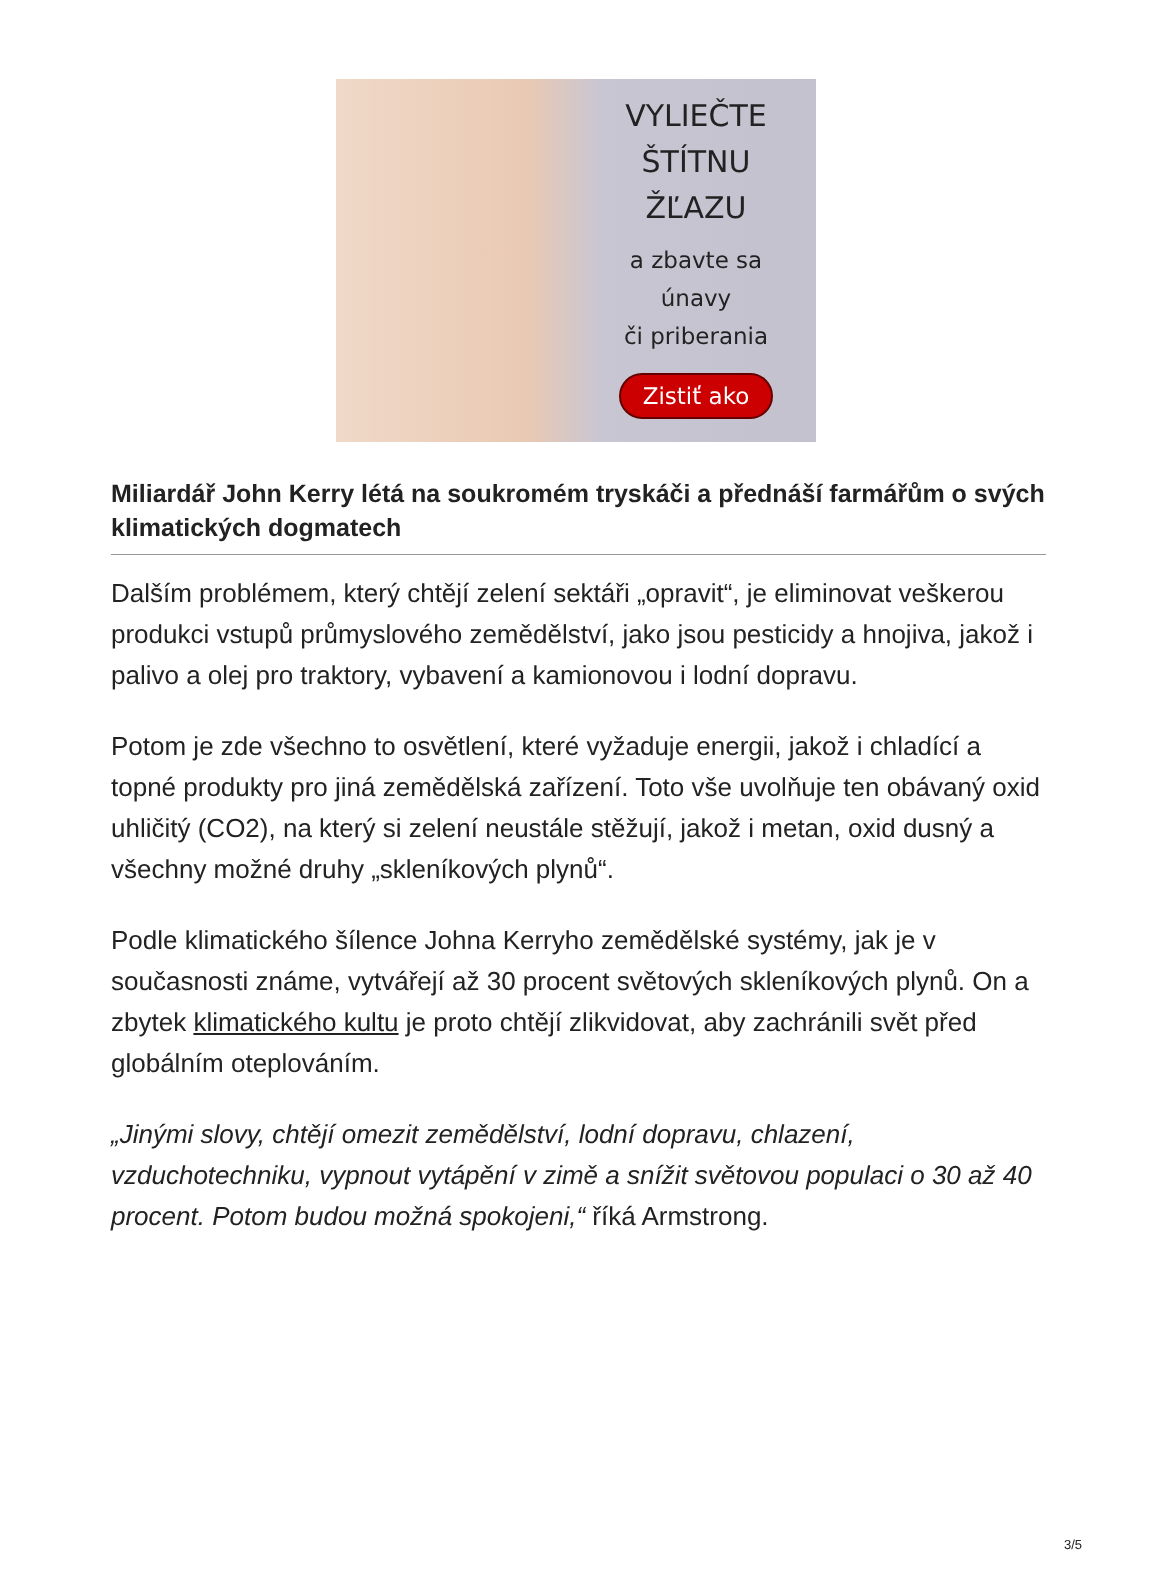VYLIEČTE
ŠTÍTNU
ŽĽAZU
a zbavte sa
únavy
či priberania
Zistiť ako
Miliardář John Kerry létá na soukromém tryskáči a přednáší farmářům o svých klimatických dogmatech
Dalším problémem, který chtějí zelení sektáři „opravit“, je eliminovat veškerou produkci vstupů průmyslového zemědělství, jako jsou pesticidy a hnojiva, jakož i palivo a olej pro traktory, vybavení a kamionovou i lodní dopravu.
Potom je zde všechno to osvětlení, které vyžaduje energii, jakož i chladící a topné produkty pro jiná zemědělská zařízení. Toto vše uvolňuje ten obávaný oxid uhličitý (CO2), na který si zelení neustále stěžují, jakož i metan, oxid dusný a všechny možné druhy „skleníkových plynů“.
Podle klimatického šílence Johna Kerryho zemědělské systémy, jak je v současnosti známe, vytvářejí až 30 procent světových skleníkových plynů. On a zbytek klimatického kultu je proto chtějí zlikvidovat, aby zachránili svět před globálním oteplováním.
„Jinými slovy, chtějí omezit zemědělství, lodní dopravu, chlazení, vzduchotechniku, vypnout vytápění v zimě a snížit světovou populaci o 30 až 40 procent. Potom budou možná spokojeni,“ říká Armstrong.
3/5